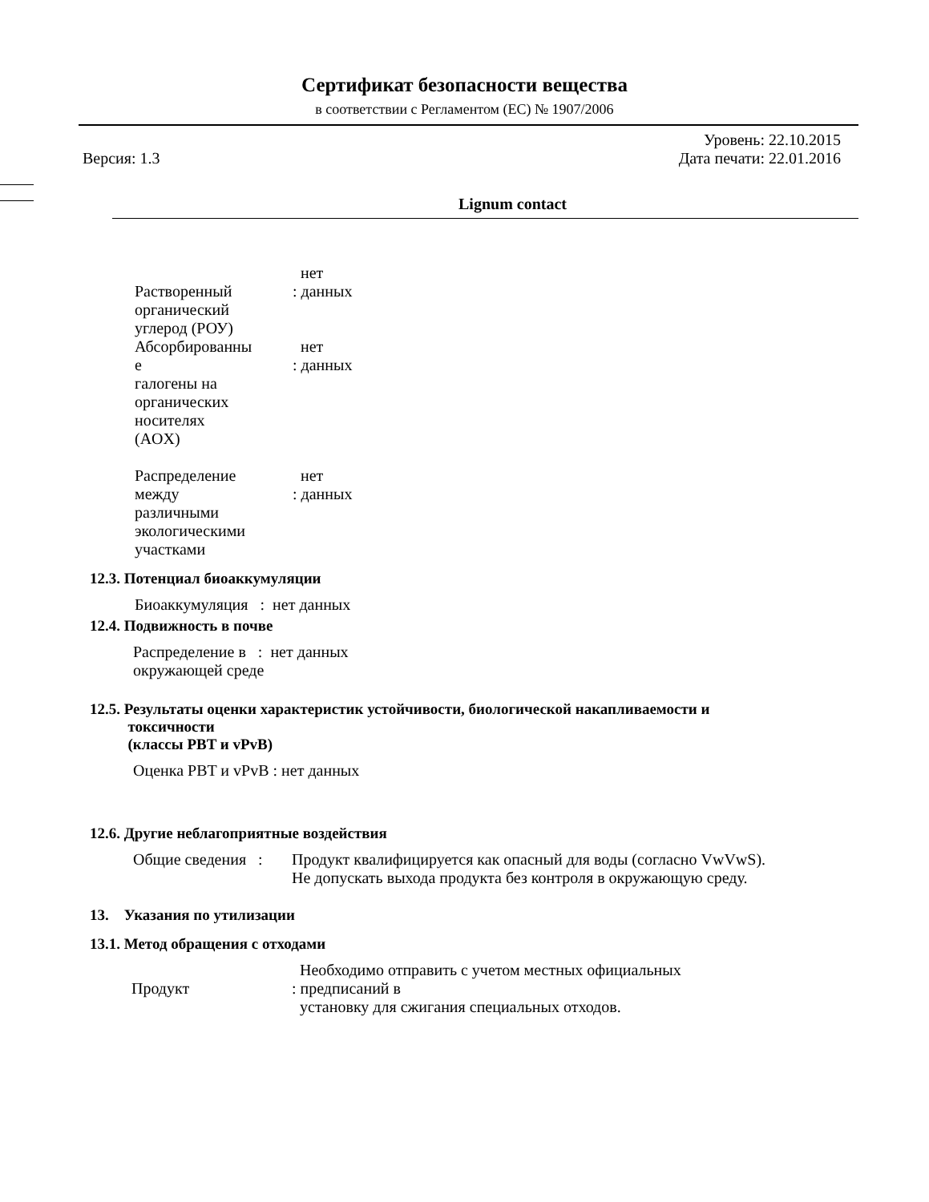Сертификат безопасности вещества
в соответствии с Регламентом (ЕС) № 1907/2006
Версия: 1.3 Уровень: 22.10.2015
Дата печати: 22.01.2016
Lignum contact
Растворенный
органический
углерод (РОУ)
нет
: данных
Абсорбированны
е
галогены на
органических
носителях
(AOX)
нет
: данных
Распределение
между
различными
экологическими
участками
нет
: данных
12.3. Потенциал биоаккумуляции
Биоаккумуляция : нет данных
12.4. Подвижность в почве
Распределение в : нет данных
окружающей среде
12.5. Результаты оценки характеристик устойчивости, биологической накапливаемости и
токсичности
(классы PBT и vPvB)
Оценка PBT и vPvB : нет данных
12.6. Другие неблагоприятные воздействия
Общие сведения :
Продукт квалифицируется как опасный для воды (согласно VwVwS).
Не допускать выхода продукта без контроля в окружающую среду.
13. Указания по утилизации
13.1. Метод обращения с отходами
Продукт Необходимо отправить с учетом местных официальных
: предписаний в
установку для сжигания специальных отходов.